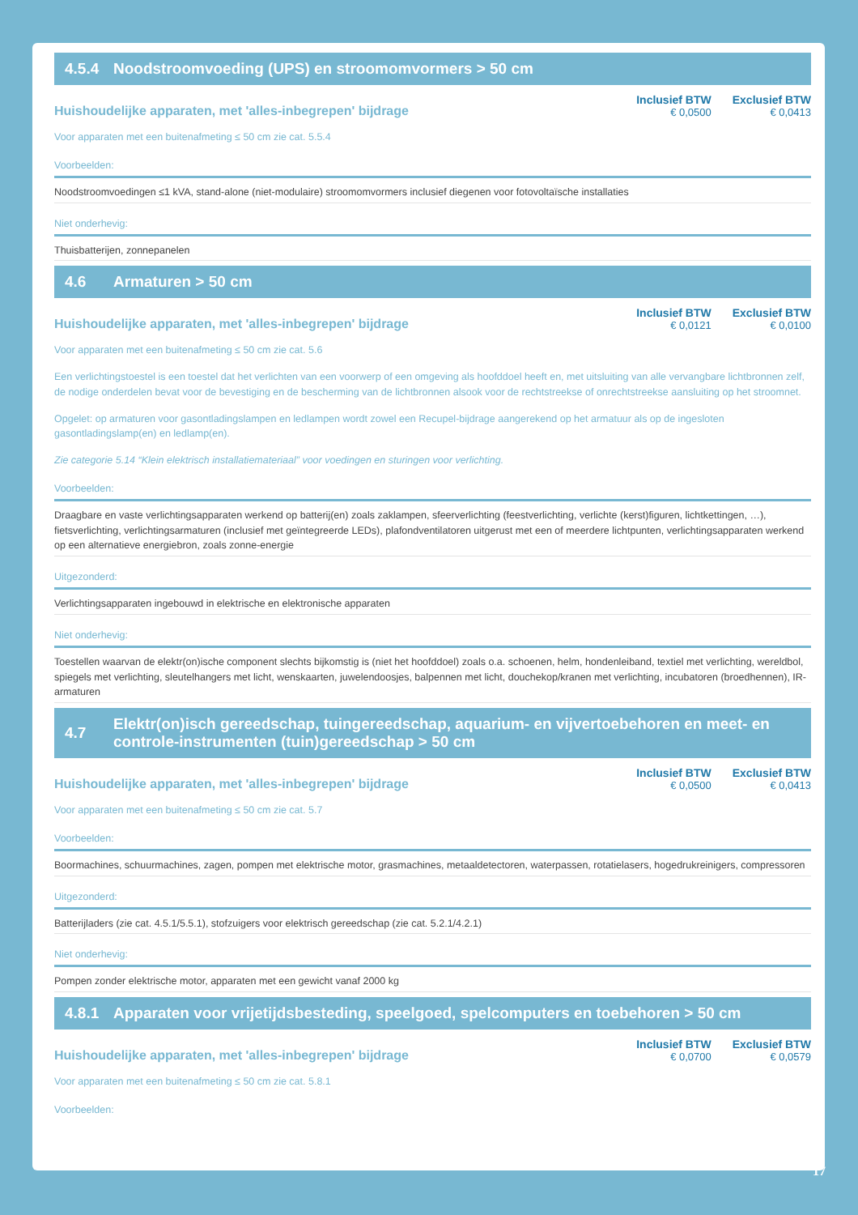4.5.4 Noodstroomvoeding (UPS) en stroomomvormers > 50 cm
Huishoudelijke apparaten, met 'alles-inbegrepen' bijdrage
Inclusief BTW
€ 0,0500
Exclusief BTW
€ 0,0413
Voor apparaten met een buitenafmeting ≤ 50 cm zie cat. 5.5.4
Voorbeelden:
Noodstroomvoedingen ≤1 kVA, stand-alone (niet-modulaire) stroomomvormers inclusief diegenen voor fotovoltaïsche installaties
Niet onderhevig:
Thuisbatterijen, zonnepanelen
4.6 Armaturen > 50 cm
Huishoudelijke apparaten, met 'alles-inbegrepen' bijdrage
Inclusief BTW
€ 0,0121
Exclusief BTW
€ 0,0100
Voor apparaten met een buitenafmeting ≤ 50 cm zie cat. 5.6
Een verlichtingstoestel is een toestel dat het verlichten van een voorwerp of een omgeving als hoofddoel heeft en, met uitsluiting van alle vervangbare lichtbronnen zelf, de nodige onderdelen bevat voor de bevestiging en de bescherming van de lichtbronnen alsook voor de rechtstreekse of onrechtstreekse aansluiting op het stroomnet.
Opgelet: op armaturen voor gasontladingslampen en ledlampen wordt zowel een Recupel-bijdrage aangerekend op het armatuur als op de ingesloten gasontladingslamp(en) en ledlamp(en).
Zie categorie 5.14 “Klein elektrisch installatiemateriaal” voor voedingen en sturingen voor verlichting.
Voorbeelden:
Draagbare en vaste verlichtingsapparaten werkend op batterij(en) zoals zaklampen, sfeerverlichting (feestverlichting, verlichte (kerst)figuren, lichtkettingen, …), fietsverlichting, verlichtingsarmaturen (inclusief met geïntegreerde LEDs), plafondventilatoren uitgerust met een of meerdere lichtpunten, verlichtingsapparaten werkend op een alternatieve energiebron, zoals zonne-energie
Uitgezonderd:
Verlichtingsapparaten ingebouwd in elektrische en elektronische apparaten
Niet onderhevig:
Toestellen waarvan de elektr(on)ische component slechts bijkomstig is (niet het hoofddoel) zoals o.a. schoenen, helm, hondenleiband, textiel met verlichting, wereldbol, spiegels met verlichting, sleutelhangers met licht, wenskaarten, juwelendoosjes, balpennen met licht, douchekop/kranen met verlichting, incubatoren (broedhennen), IR-armaturen
4.7 Elektr(on)isch gereedschap, tuingereedschap, aquarium- en vijvertoebehoren en meet- en controle-instrumenten (tuin)gereedschap > 50 cm
Huishoudelijke apparaten, met 'alles-inbegrepen' bijdrage
Inclusief BTW
€ 0,0500
Exclusief BTW
€ 0,0413
Voor apparaten met een buitenafmeting ≤ 50 cm zie cat. 5.7
Voorbeelden:
Boormachines, schuurmachines, zagen, pompen met elektrische motor, grasmachines, metaaldetectoren, waterpassen, rotatielasers, hogedrukreinigers, compressoren
Uitgezonderd:
Batterijladers (zie cat. 4.5.1/5.5.1), stofzuigers voor elektrisch gereedschap (zie cat. 5.2.1/4.2.1)
Niet onderhevig:
Pompen zonder elektrische motor, apparaten met een gewicht vanaf 2000 kg
4.8.1 Apparaten voor vrijetijdsbesteding, speelgoed, spelcomputers en toebehoren > 50 cm
Huishoudelijke apparaten, met 'alles-inbegrepen' bijdrage
Inclusief BTW
€ 0,0700
Exclusief BTW
€ 0,0579
Voor apparaten met een buitenafmeting ≤ 50 cm zie cat. 5.8.1
Voorbeelden:
17